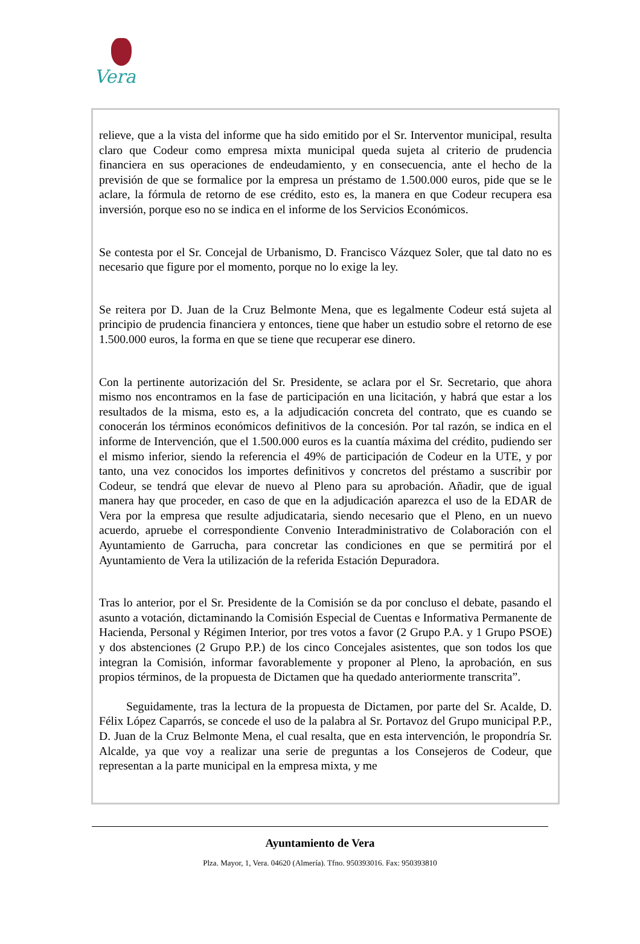Vera
relieve, que a la vista del informe que ha sido emitido por el Sr. Interventor municipal, resulta claro que Codeur como empresa mixta municipal queda sujeta al criterio de prudencia financiera en sus operaciones de endeudamiento, y en consecuencia, ante el hecho de la previsión de que se formalice por la empresa un préstamo de 1.500.000 euros, pide que se le aclare, la fórmula de retorno de ese crédito, esto es, la manera en que Codeur recupera esa inversión, porque eso no se indica en el informe de los Servicios Económicos.
Se contesta por el Sr. Concejal de Urbanismo, D. Francisco Vázquez Soler, que tal dato no es necesario que figure por el momento, porque no lo exige la ley.
Se reitera por D. Juan de la Cruz Belmonte Mena, que es legalmente Codeur está sujeta al principio de prudencia financiera y entonces, tiene que haber un estudio sobre el retorno de ese 1.500.000 euros, la forma en que se tiene que recuperar ese dinero.
Con la pertinente autorización del Sr. Presidente, se aclara por el Sr. Secretario, que ahora mismo nos encontramos en la fase de participación en una licitación, y habrá que estar a los resultados de la misma, esto es, a la adjudicación concreta del contrato, que es cuando se conocerán los términos económicos definitivos de la concesión. Por tal razón, se indica en el informe de Intervención, que el 1.500.000 euros es la cuantía máxima del crédito, pudiendo ser el mismo inferior, siendo la referencia el 49% de participación de Codeur en la UTE, y por tanto, una vez conocidos los importes definitivos y concretos del préstamo a suscribir por Codeur, se tendrá que elevar de nuevo al Pleno para su aprobación. Añadir, que de igual manera hay que proceder, en caso de que en la adjudicación aparezca el uso de la EDAR de Vera por la empresa que resulte adjudicataria, siendo necesario que el Pleno, en un nuevo acuerdo, apruebe el correspondiente Convenio Interadministrativo de Colaboración con el Ayuntamiento de Garrucha, para concretar las condiciones en que se permitirá por el Ayuntamiento de Vera la utilización de la referida Estación Depuradora.
Tras lo anterior, por el Sr. Presidente de la Comisión se da por concluso el debate, pasando el asunto a votación, dictaminando la Comisión Especial de Cuentas e Informativa Permanente de Hacienda, Personal y Régimen Interior, por tres votos a favor (2 Grupo P.A. y 1 Grupo PSOE) y dos abstenciones (2 Grupo P.P.) de los cinco Concejales asistentes, que son todos los que integran la Comisión, informar favorablemente y proponer al Pleno, la aprobación, en sus propios términos, de la propuesta de Dictamen que ha quedado anteriormente transcrita”.
Seguidamente, tras la lectura de la propuesta de Dictamen, por parte del Sr. Acalde, D. Félix López Caparrós, se concede el uso de la palabra al Sr. Portavoz del Grupo municipal P.P., D. Juan de la Cruz Belmonte Mena, el cual resalta, que en esta intervención, le propondría Sr. Alcalde, ya que voy a realizar una serie de preguntas a los Consejeros de Codeur, que representan a la parte municipal en la empresa mixta, y me
Ayuntamiento de Vera
Plza. Mayor, 1, Vera. 04620 (Almería). Tfno. 950393016. Fax: 950393810